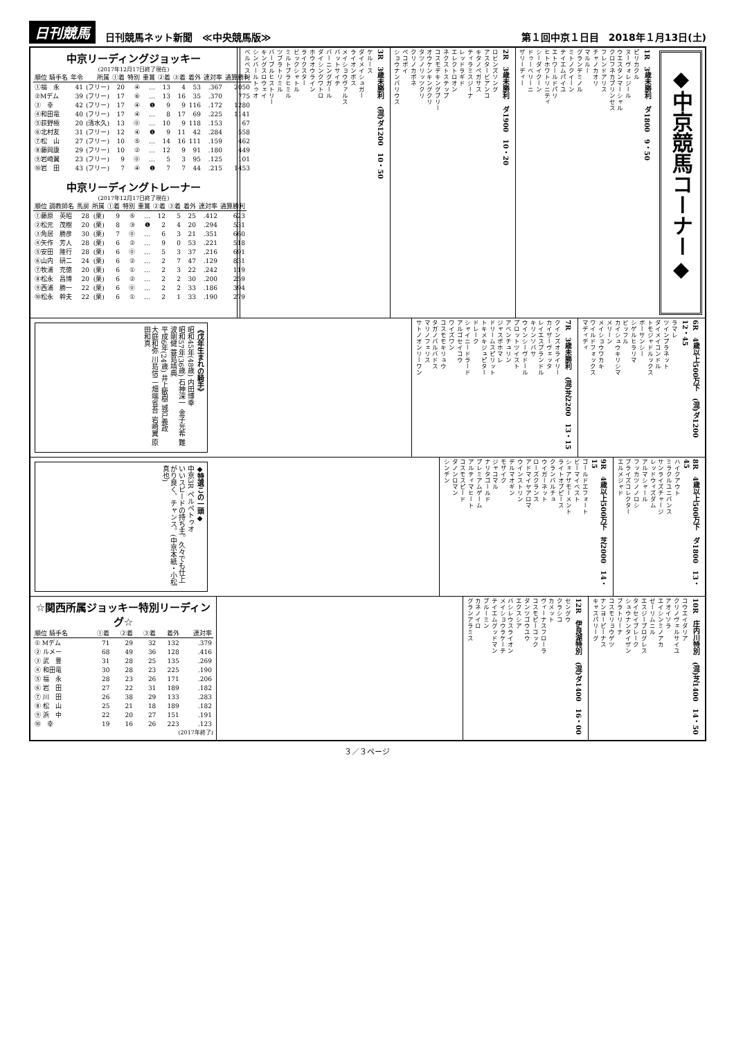日刊競馬 日刊競馬ネット新聞　≪中央競馬版≫ 第１回中京１日目　2018年１月13日(土)
中京リーディングジョッキー
(2017年12月17日終了現在)
| 順位 騎手名 | 年令 | 所属 | ①着 | 特別 | 重賞 | ②着 | ③着 | 着外 | 連対率 | 通算勝利 |
| --- | --- | --- | --- | --- | --- | --- | --- | --- | --- | --- |
| ①福 永 | 41 | (フリー) | 20 | ④ | … | 13 | 4 | 53 | .367 | 2050 |
| ②Mデム | 39 | (フリー) | 17 | ⑥ | … | 13 | 16 | 35 | .370 | 775 |
| ③ 幸 | 42 | (フリー) | 17 | ④ | ❶ | 9 | 9 | 116 | .172 | 1280 |
| ④和田竜 | 40 | (フリー) | 17 | ④ | … | 8 | 17 | 69 | .225 | 1141 |
| ⑤荻野極 | 20 | (清水久) | 13 | ⓪ | … | 10 | 9 | 118 | .153 | 67 |
| ⑥北村友 | 31 | (フリー) | 12 | ④ | ❶ | 9 | 11 | 42 | .284 | 558 |
| ⑦松 山 | 27 | (フリー) | 10 | ⑤ | … | 14 | 16 | 111 | .159 | 462 |
| ⑧藤岡康 | 29 | (フリー) | 10 | ② | … | 12 | 9 | 91 | .180 | 449 |
| ⑨岩崎翼 | 23 | (フリー) | 9 | ⓪ | … | 5 | 3 | 95 | .125 | 101 |
| ⑩岩 田 | 43 | (フリー) | 7 | ④ | ❶ | 7 | 7 | 44 | .215 | 1453 |
中京リーディングトレーナー
(2017年12月17日終了現在)
| 順位 調教師名 | 馬房 | 所属 | ①着 | 特別 | 重賞 | ②着 | ③着 | 着外 | 連対率 | 通算勝利 |
| --- | --- | --- | --- | --- | --- | --- | --- | --- | --- | --- |
| ①藤原 英昭 | 28 | (栗) | 9 | ⑤ | … | 12 | 5 | 25 | .412 | 623 |
| ②松元 茂樹 | 20 | (栗) | 8 | ③ | ❶ | 2 | 4 | 20 | .294 | 531 |
| ③角居 勝彦 | 30 | (栗) | 7 | ⓪ | … | 6 | 3 | 21 | .351 | 660 |
| ④矢作 芳人 | 28 | (栗) | 6 | ② | … | 9 | 0 | 53 | .221 | 518 |
| ⑤安田 隆行 | 28 | (栗) | 6 | ⓪ | … | 5 | 3 | 37 | .216 | 691 |
| ⑥山内 研二 | 24 | (栗) | 6 | ② | … | 2 | 7 | 47 | .129 | 831 |
| ⑦牧浦 充徳 | 20 | (栗) | 6 | ① | … | 2 | 3 | 22 | .242 | 119 |
| ⑧松永 昌博 | 20 | (栗) | 6 | ② | … | 2 | 2 | 30 | .200 | 259 |
| ⑨西浦 勝一 | 22 | (栗) | 6 | ⓪ | … | 2 | 2 | 33 | .186 | 394 |
| ⑩松永 幹夫 | 22 | (栗) | 6 | ① | … | 2 | 1 | 33 | .190 | 279 |
◆中京競馬コーナー◆
1R　3歳未勝利　ダ1800　9・50
ピリカクル
ヌーヴォレジール
ウエスタンマーシャル
クロフネカプリンセス
フレンドアリス
チャノカオリ
マルルー
グランデミノル
ミトノクイーン
テイエムパイユ
エトワールドパリ
ヒトホワトリニティ
シーダイクーン
ドゥーベリーニ
ザリーディー
2R　3歳未勝利　ダ1900　10・20
ロビンズソング
アスタービアンコ
キタノペガサス
ティラミスジーナ
レッドラギド
エレクトロオン
ネクストステップ
コスモデキングブリー
オウケンキングクリ
タツノリッツクリ
クリノカポネ
ペコポイ
ショウナンバリウス
3R　3歳未勝利　(混)ダ1200　10・50
ケルース
ダイメイシュガー
ライオンボス
メイショウヴァルス
バットサイテ
バーニングガール
ダイシンクワトロ
ホウオウライン
ライクスター
ビックシャトル
ミルトブラヒミル
ツブラトリミル
バーブルヒストリー
キングスロウェイ
シンバールトゥオ
ベルベスン
《戊年生まれの騎手》
昭和45年(48歳) 内田博幸
昭和57年(36歳) 石神深一 金子光希 難波剛健 蓑島靖典
平成6年(24歳) 井上敏樹 城戸義政
大庭和弥 川島信二 畑端省吾 岩崎翼 原田和真
6R　4歳以上500万下　(混)ダ1200　12・45
ラマレ
ツインプラネット
ダイメイコンドル
トモジャドルックス
ボーサンシー
シゲルヒラリマ
ビッフル
カイシュウキリシマ
メリーン
メイショウワカキ
ワイルドフォックス
マディディ
7R　3歳未勝利　(混)芝2200　13・15
クインズオライリー
カイザーヴェッタ
レイエスプランドル
キリンソバサ
ウインシーヴドール
プロットツイスト
アベンチュリン
ジャスポホマレ
ドリームスピリット
トキメキジュピター
ドレーク
シャイニードラード
アルゴセイコウ
ワイズワン
コスモモキリュウ
タガノバルバドス
マリノフェリス
サトノオンリーワン
◆特選この一頭◆
中京3R ペルペトゥオ
いいスピードの持ち主。久々でも仕上がり良く、チャンス。(中京本紙・小松真也)
8R　4歳以上500万下　ダ1800　13・45
ハイクアウト
ミラクルユニバンス
サンライズチャージ
レッドウィズダム
アルマシャール
フッカツノノロシ
ブライズコレクター
エルメジャド
9R　4歳以上500万下　芝2000　14・15
ゴールドエフォート
ビーマイベスト
シェアザモーメント
ライトオブピース
クランバルチュ
ウイガーネット
ローズクランス
アドマイヤアロマ
ウインストリン
デルマオギン
モザイク
ジャコマル
ナリタゴールド
プレミアムゲーム
アルティマヒート
コスモスピード
ダノンロマン
シンデン
☆関西所属ジョッキー特別リーディング☆
| 順位 騎手名 | ①着 | ②着 | ③着 | 着外 | 連対率 |
| --- | --- | --- | --- | --- | --- |
| ① Mデム | 71 | 29 | 32 | 132 | .379 |
| ② ルメー | 68 | 49 | 36 | 128 | .416 |
| ③ 武 豊 | 31 | 28 | 25 | 135 | .269 |
| ④ 和田竜 | 30 | 28 | 23 | 225 | .190 |
| ⑤ 福 永 | 28 | 23 | 26 | 171 | .206 |
| ⑥ 岩 田 | 27 | 22 | 31 | 189 | .182 |
| ⑦ 川 田 | 26 | 38 | 29 | 133 | .283 |
| ⑧ 松 山 | 25 | 21 | 18 | 189 | .182 |
| ⑨ 浜 中 | 22 | 20 | 27 | 151 | .191 |
| ⑩ 幸 | 19 | 16 | 26 | 223 | .123 |
(2017年終了)
10R　庄内川特別　(混)芝1400　14・50
コウエイダリア
クリノヴェルサイユ
アオイソラ
エイシンミノアカ
ゼーリムニル
エスジープログレス
タイセイブレーク
シュウナンタイザン
ブラトリーナ
コスモリョウゲツ
ナンヨーピーナス
キャスパリーグ
12R　伊良湖特別　(混)ダ1400　16・00
セングウ
クラシコ
カメット
ヴィーナスフローラ
コスモピーコック
ダンツゴウユウ
エクスシア
バシレウスライオン
メイショウラケーテ
テイエムグッドマン
ブルーミン
カネノイロ
グランアラミス
３／３ページ